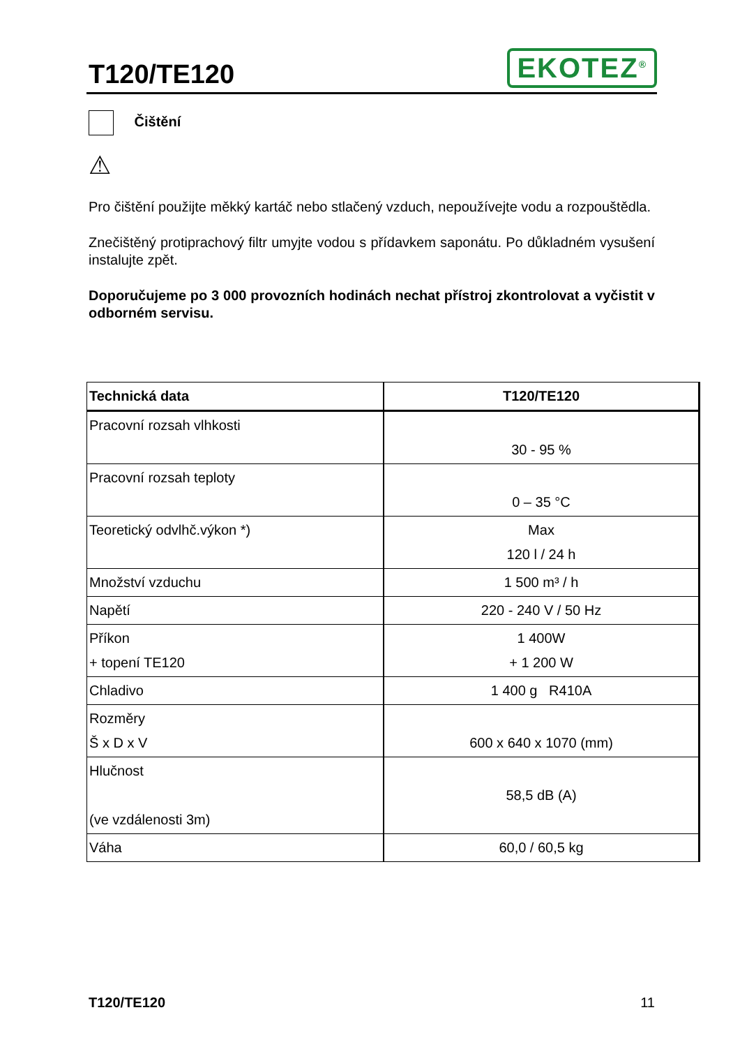T120/TE120
EKOTEZ<sup>®</sup>
Čištění
⚠
Pro čištění použijte měkký kartáč nebo stlačený vzduch, nepoužívejte vodu a rozpouštědla.
Znečištěný protiprachový filtr umyjte vodou s přídavkem saponátu. Po důkladném vysušení instalujte zpět.
Doporučujeme po 3 000 provozních hodinách nechat přístroj zkontrolovat a vyčistit v odborném servisu.
| Technická data | T120/TE120 |
| --- | --- |
| Pracovní rozsah vlhkosti | 30 - 95 % |
| Pracovní rozsah teploty | 0 – 35 °C |
| Teoretický odvlhč.výkon *) | Max 120 l / 24 h |
| Množství vzduchu | 1 500 m³ / h |
| Napětí | 220 - 240 V / 50 Hz |
| Příkon + topení TE120 | 1 400W + 1 200 W |
| Chladivo | 1 400 g R410A |
| Rozměry Š x D x V | 600 x 640 x 1070 (mm) |
| Hlučnost (ve vzdálenosti 3m) | 58,5 dB (A) |
| Váha | 60,0 / 60,5 kg |
T120/TE120 11